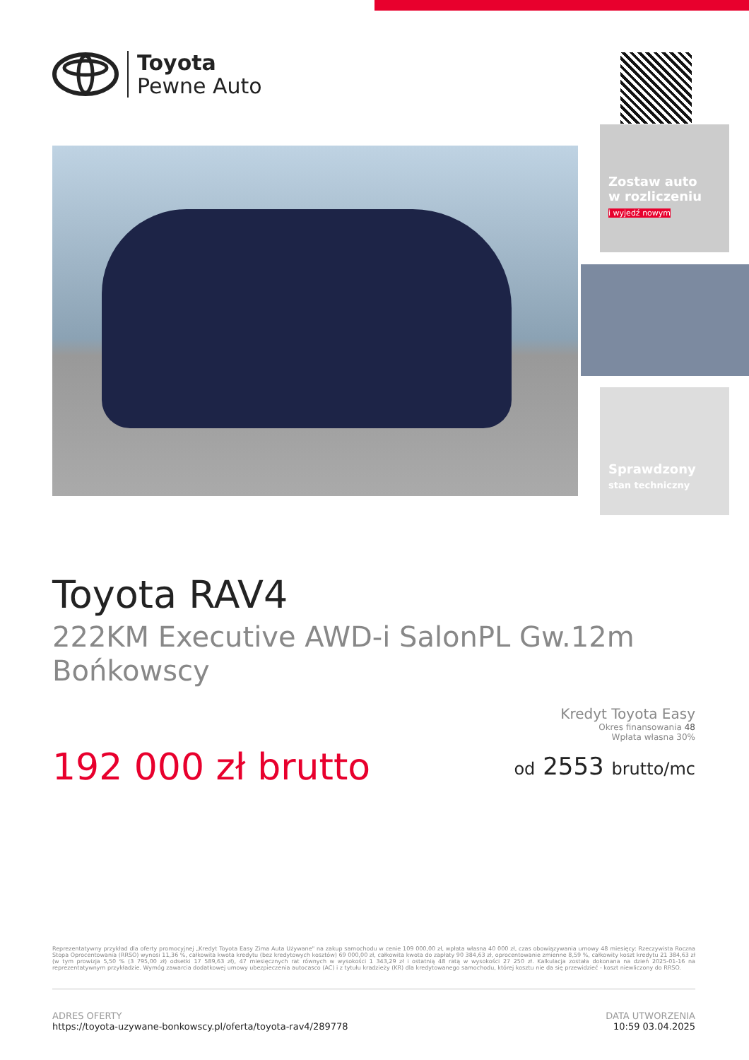Toyota
Pewne Auto
Zostaw auto
w rozliczeniu
i wyjedź nowym
Sprawdzony
stan techniczny
Toyota RAV4
222KM Executive AWD-i SalonPL Gw.12m Bońkowscy
192 000 zł brutto
Kredyt Toyota Easy
Okres finansowania 48
Wpłata własna 30%
od 2553 brutto/mc
Reprezentatywny przykład dla oferty promocyjnej „Kredyt Toyota Easy Zima Auta Używane" na zakup samochodu w cenie 109 000,00 zł, wpłata własna 40 000 zł, czas obowiązywania umowy 48 miesięcy: Rzeczywista Roczna Stopa Oprocentowania (RRSO) wynosi 11,36 %, całkowita kwota kredytu (bez kredytowych kosztów) 69 000,00 zł, całkowita kwota do zapłaty 90 384,63 zł, oprocentowanie zmienne 8,59 %, całkowity koszt kredytu 21 384,63 zł (w tym prowizja 5,50 % (3 795,00 zł) odsetki 17 589,63 zł), 47 miesięcznych rat równych w wysokości 1 343,29 zł i ostatnią 48 ratą w wysokości 27 250 zł. Kalkulacja została dokonana na dzień 2025-01-16 na reprezentatywnym przykładzie. Wymóg zawarcia dodatkowej umowy ubezpieczenia autocasco (AC) i z tytułu kradzieży (KR) dla kredytowanego samochodu, której kosztu nie da się przewidzieć - koszt niewliczony do RRSO.
ADRES OFERTY
https://toyota-uzywane-bonkowscy.pl/oferta/toyota-rav4/289778
DATA UTWORZENIA
10:59 03.04.2025